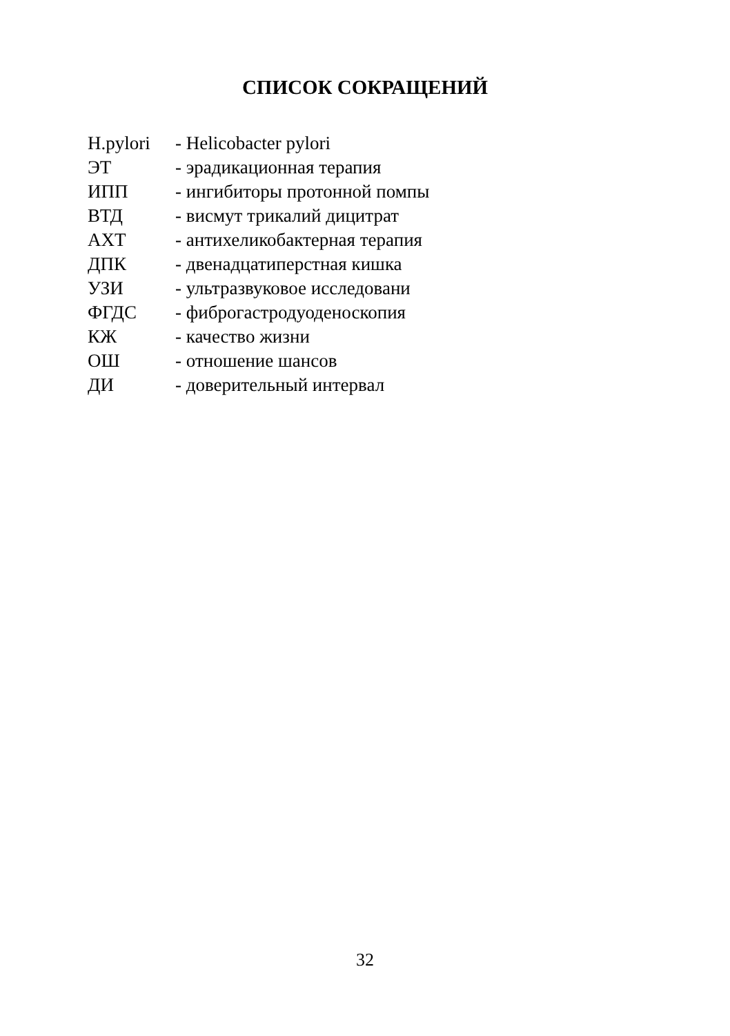СПИСОК СОКРАЩЕНИЙ
H.pylori - Helicobacter pylori
ЭТ - эрадикационная терапия
ИПП - ингибиторы протонной помпы
ВТД - висмут трикалий дицитрат
АХТ - антихеликобактерная терапия
ДПК - двенадцатиперстная кишка
УЗИ - ультразвуковое исследовани
ФГДС - фиброгастродуоденоскопия
КЖ - качество жизни
ОШ - отношение шансов
ДИ - доверительный интервал
32